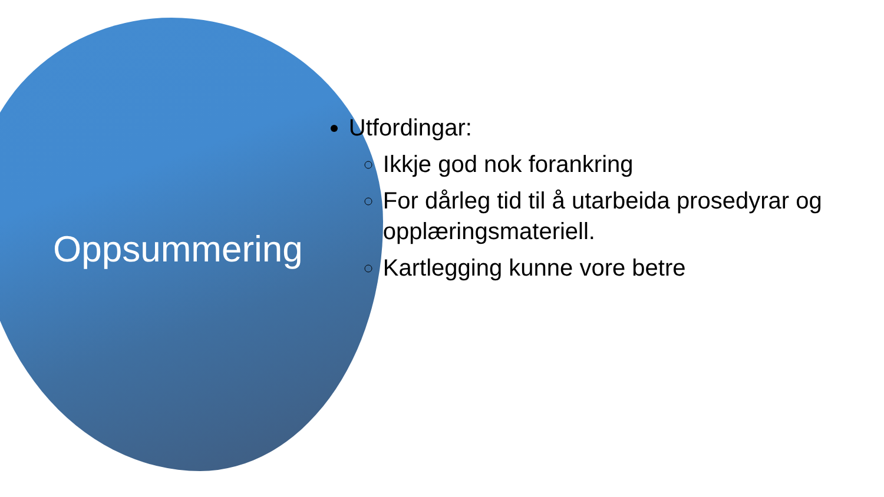Oppsummering
Utfordingar:
Ikkje god nok forankring
For dårleg tid til å utarbeida prosedyrar og opplæringsmateriell.
Kartlegging kunne vore betre